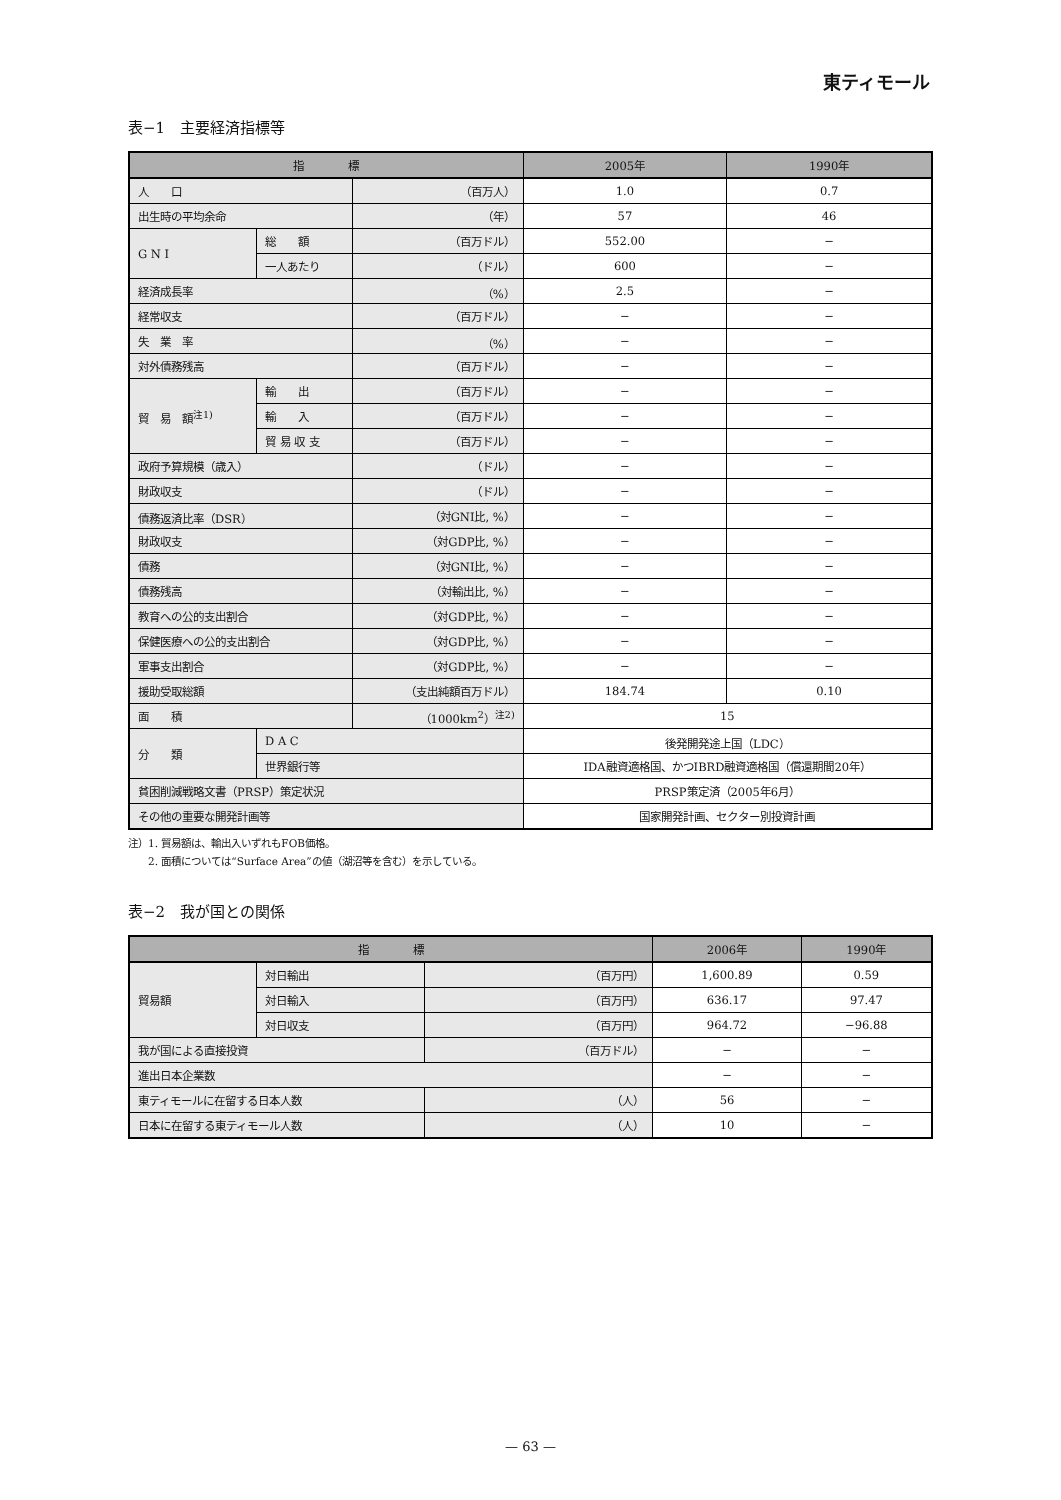東ティモール
表−1　主要経済指標等
| 指 標 | | | 2005年 | 1990年 |
| --- | --- | --- | --- | --- |
| 人 口 | | （百万人） | 1.0 | 0.7 |
| 出生時の平均余命 | | （年） | 57 | 46 |
| G N I | 総 額 | （百万ドル） | 552.00 | − |
| | 一人あたり | （ドル） | 600 | − |
| 経済成長率 | | （%） | 2.5 | − |
| 経常収支 | | （百万ドル） | − | − |
| 失 業 率 | | （%） | − | − |
| 対外債務残高 | | （百万ドル） | − | − |
| 貿 易 額<sup>注1)</sup> | 輸 出 | （百万ドル） | − | − |
| | 輸 入 | （百万ドル） | − | − |
| | 貿 易 収 支 | （百万ドル） | − | − |
| 政府予算規模（歳入） | | （ドル） | − | − |
| 財政収支 | | （ドル） | − | − |
| 債務返済比率（DSR） | | （対GNI比, %） | − | − |
| 財政収支 | | （対GDP比, %） | − | − |
| 債務 | | （対GNI比, %） | − | − |
| 債務残高 | | （対輸出比, %） | − | − |
| 教育への公的支出割合 | | （対GDP比, %） | − | − |
| 保健医療への公的支出割合 | | （対GDP比, %） | − | − |
| 軍事支出割合 | | （対GDP比, %） | − | − |
| 援助受取総額 | | （支出純額百万ドル） | 184.74 | 0.10 |
| 面 積 | | （1000km<sup>2</sup>）<sup>注2)</sup> | 15 | |
| 分 類 | D A C | | 後発開発途上国（LDC） | |
| | 世界銀行等 | | IDA融資適格国、かつIBRD融資適格国（償還期間20年） | |
| 貧困削減戦略文書（PRSP）策定状況 | | | PRSP策定済（2005年6月） | |
| その他の重要な開発計画等 | | | 国家開発計画、セクター別投資計画 | |
注）1. 貿易額は、輸出入いずれもFOB価格。
　　2. 面積については“Surface Area”の値（湖沼等を含む）を示している。
表−2　我が国との関係
| 指 標 | | | 2006年 | 1990年 |
| --- | --- | --- | --- | --- |
| 貿易額 | 対日輸出 | （百万円） | 1,600.89 | 0.59 |
| | 対日輸入 | （百万円） | 636.17 | 97.47 |
| | 対日収支 | （百万円） | 964.72 | −96.88 |
| 我が国による直接投資 | | （百万ドル） | − | − |
| 進出日本企業数 | | | − | − |
| 東ティモールに在留する日本人数 | | （人） | 56 | − |
| 日本に在留する東ティモール人数 | | （人） | 10 | − |
— 63 —